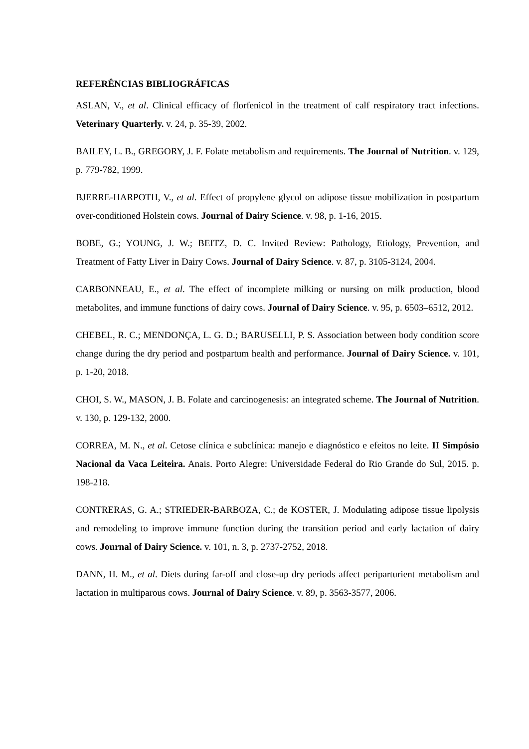REFERÊNCIAS BIBLIOGRÁFICAS
ASLAN, V., et al. Clinical efficacy of florfenicol in the treatment of calf respiratory tract infections. Veterinary Quarterly. v. 24, p. 35-39, 2002.
BAILEY, L. B., GREGORY, J. F. Folate metabolism and requirements. The Journal of Nutrition. v. 129, p. 779-782, 1999.
BJERRE-HARPOTH, V., et al. Effect of propylene glycol on adipose tissue mobilization in postpartum over-conditioned Holstein cows. Journal of Dairy Science. v. 98, p. 1-16, 2015.
BOBE, G.; YOUNG, J. W.; BEITZ, D. C. Invited Review: Pathology, Etiology, Prevention, and Treatment of Fatty Liver in Dairy Cows. Journal of Dairy Science. v. 87, p. 3105-3124, 2004.
CARBONNEAU, E., et al. The effect of incomplete milking or nursing on milk production, blood metabolites, and immune functions of dairy cows. Journal of Dairy Science. v. 95, p. 6503–6512, 2012.
CHEBEL, R. C.; MENDONÇA, L. G. D.; BARUSELLI, P. S. Association between body condition score change during the dry period and postpartum health and performance. Journal of Dairy Science. v. 101, p. 1-20, 2018.
CHOI, S. W., MASON, J. B. Folate and carcinogenesis: an integrated scheme. The Journal of Nutrition. v. 130, p. 129-132, 2000.
CORREA, M. N., et al. Cetose clínica e subclínica: manejo e diagnóstico e efeitos no leite. II Simpósio Nacional da Vaca Leiteira. Anais. Porto Alegre: Universidade Federal do Rio Grande do Sul, 2015. p. 198-218.
CONTRERAS, G. A.; STRIEDER-BARBOZA, C.; de KOSTER, J. Modulating adipose tissue lipolysis and remodeling to improve immune function during the transition period and early lactation of dairy cows. Journal of Dairy Science. v. 101, n. 3, p. 2737-2752, 2018.
DANN, H. M., et al. Diets during far-off and close-up dry periods affect periparturient metabolism and lactation in multiparous cows. Journal of Dairy Science. v. 89, p. 3563-3577, 2006.